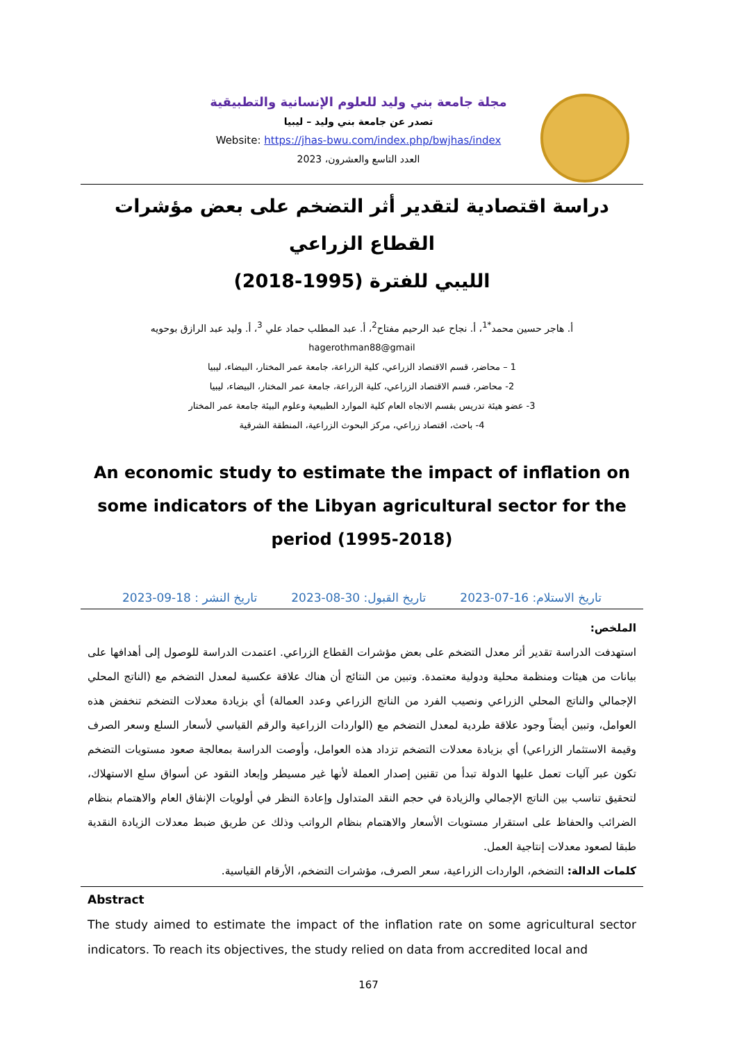مجلة جامعة بني وليد للعلوم الإنسانية والتطبيقية
تصدر عن جامعة بني وليد – ليبيا
Website: https://jhas-bwu.com/index.php/bwjhas/index
العدد التاسع والعشرون، 2023
دراسة اقتصادية لتقدير أثر التضخم على بعض مؤشرات القطاع الزراعي
الليبي للفترة (1995-2018)
أ. هاجر حسين محمد<sup>*1</sup>، أ. نجاح عبد الرحيم مفتاح<sup>2</sup>، أ. عبد المطلب حماد علي <sup>3</sup>، أ. وليد عبد الرازق بوحويه
hagerothman88@gmail
1 – محاضر، قسم الاقتصاد الزراعي، كلية الزراعة، جامعة عمر المختار، البيضاء، ليبيا
2- محاضر، قسم الاقتصاد الزراعي، كلية الزراعة، جامعة عمر المختار، البيضاء، ليبيا
3- عضو هيئة تدريس بقسم الاتجاه العام كلية الموارد الطبيعية وعلوم البيئة جامعة عمر المختار
4- باحث، اقتصاد زراعي، مركز البحوث الزراعية، المنطقة الشرقية
An economic study to estimate the impact of inflation on some indicators of the Libyan agricultural sector for the period (1995-2018)
تاريخ الاستلام: 16-07-2023 تاريخ القبول: 30-08-2023 تاريخ النشر : 18-09-2023
الملخص:
استهدفت الدراسة تقدير أثر معدل التضخم على بعض مؤشرات القطاع الزراعي. اعتمدت الدراسة للوصول إلى أهدافها على بيانات من هيئات ومنظمة محلية ودولية معتمدة. وتبين من النتائج أن هناك علاقة عكسية لمعدل التضخم مع (الناتج المحلي الإجمالي والناتج المحلي الزراعي ونصيب الفرد من الناتج الزراعي وعدد العمالة) أي بزيادة معدلات التضخم تنخفض هذه العوامل، وتبين أيضاً وجود علاقة طردية لمعدل التضخم مع (الواردات الزراعية والرقم القياسي لأسعار السلع وسعر الصرف وقيمة الاستثمار الزراعي) أي بزيادة معدلات التضخم تزداد هذه العوامل، وأوصت الدراسة بمعالجة صعود مستويات التضخم تكون عبر آليات تعمل عليها الدولة تبدأ من تقنين إصدار العملة لأنها غير مسيطر وإبعاد النقود عن أسواق سلع الاستهلاك، لتحقيق تناسب بين الناتج الإجمالي والزيادة في حجم النقد المتداول وإعادة النظر في أولويات الإنفاق العام والاهتمام بنظام الضرائب والحفاظ على استقرار مستويات الأسعار والاهتمام بنظام الرواتب وذلك عن طريق ضبط معدلات الزيادة النقدية طبقا لصعود معدلات إنتاجية العمل.
كلمات الدالة: التضخم، الواردات الزراعية، سعر الصرف، مؤشرات التضخم، الأرقام القياسية.
Abstract
The study aimed to estimate the impact of the inflation rate on some agricultural sector indicators. To reach its objectives, the study relied on data from accredited local and
167